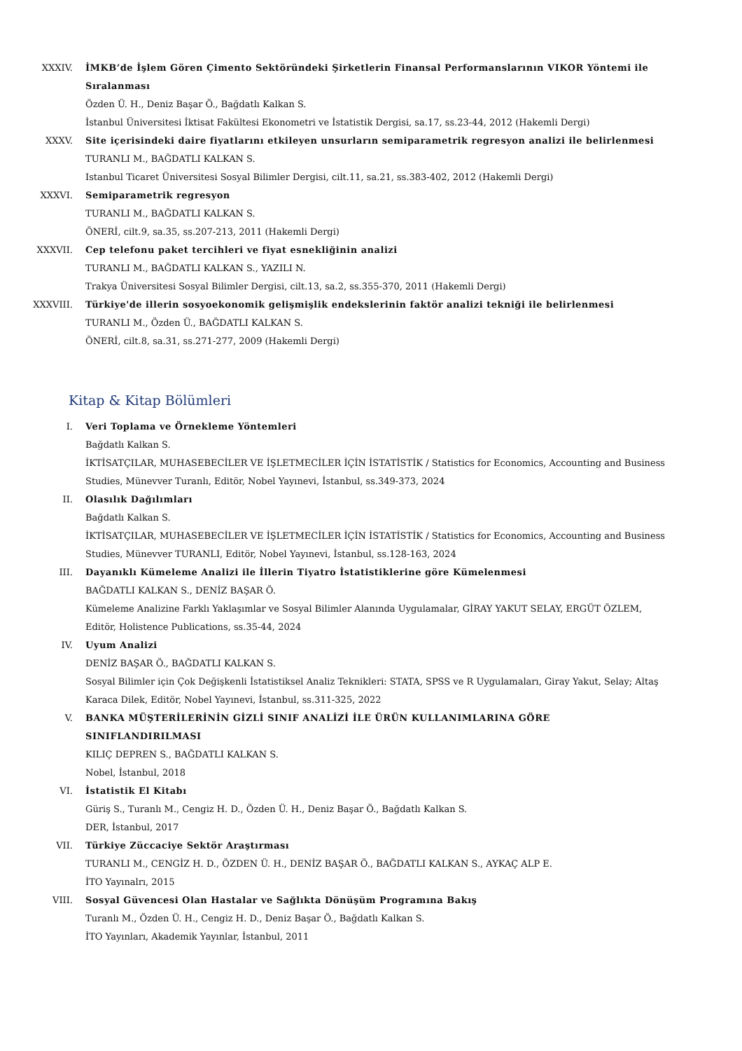XXXIV. İMKB’de İşlem Gören Çimento Sektöründeki Şirketlerin Finansal Performanslarının VIKOR Yöntemi ile Sıralanması
Özden Ü. H., Deniz Başar Ö., Bağdatlı Kalkan S.
İstanbul Üniversitesi İktisat Fakültesi Ekonometri ve İstatistik Dergisi, sa.17, ss.23-44, 2012 (Hakemli Dergi)
XXXV. Site içerisindeki daire fiyatlarını etkileyen unsurların semiparametrik regresyon analizi ile belirlenmesi
TURANLI M., BAĞDATLI KALKAN S.
Istanbul Ticaret Üniversitesi Sosyal Bilimler Dergisi, cilt.11, sa.21, ss.383-402, 2012 (Hakemli Dergi)
XXXVI. Semiparametrik regresyon
TURANLI M., BAĞDATLI KALKAN S.
ÖNERİ, cilt.9, sa.35, ss.207-213, 2011 (Hakemli Dergi)
XXXVII. Cep telefonu paket tercihleri ve fiyat esnekliğinin analizi
TURANLI M., BAĞDATLI KALKAN S., YAZILI N.
Trakya Üniversitesi Sosyal Bilimler Dergisi, cilt.13, sa.2, ss.355-370, 2011 (Hakemli Dergi)
XXXVIII. Türkiye'de illerin sosyoekonomik gelişmişlik endekslerinin faktör analizi tekniği ile belirlenmesi
TURANLI M., Özden Ü., BAĞDATLI KALKAN S.
ÖNERİ, cilt.8, sa.31, ss.271-277, 2009 (Hakemli Dergi)
Kitap & Kitap Bölümleri
I. Veri Toplama ve Örnekleme Yöntemleri
Bağdatlı Kalkan S.
İKTİSATÇILAR, MUHASEBECİLER VE İŞLETMECİLER İÇİN İSTATİSTİK / Statistics for Economics, Accounting and Business Studies, Münevver Turanlı, Editör, Nobel Yayınevi, İstanbul, ss.349-373, 2024
II. Olasılık Dağılımları
Bağdatlı Kalkan S.
İKTİSATÇILAR, MUHASEBECİLER VE İŞLETMECİLER İÇİN İSTATİSTİK / Statistics for Economics, Accounting and Business Studies, Münevver TURANLI, Editör, Nobel Yayınevi, İstanbul, ss.128-163, 2024
III. Dayanıklı Kümeleme Analizi ile İllerin Tiyatro İstatistiklerine göre Kümelenmesi
BAĞDATLI KALKAN S., DENİZ BAŞAR Ö.
Kümeleme Analizine Farklı Yaklaşımlar ve Sosyal Bilimler Alanında Uygulamalar, GİRAY YAKUT SELAY, ERGÜT ÖZLEM, Editör, Holistence Publications, ss.35-44, 2024
IV. Uyum Analizi
DENİZ BAŞAR Ö., BAĞDATLI KALKAN S.
Sosyal Bilimler için Çok Değişkenli İstatistiksel Analiz Teknikleri: STATA, SPSS ve R Uygulamaları, Giray Yakut, Selay; Altaş Karaca Dilek, Editör, Nobel Yayınevi, İstanbul, ss.311-325, 2022
V. BANKA MÜŞTERİLERİNİN GİZLİ SINIF ANALİZİ İLE ÜRÜN KULLANIMLARINA GÖRE SINIFLANDIRILMASI
KILIÇ DEPREN S., BAĞDATLI KALKAN S.
Nobel, İstanbul, 2018
VI. İstatistik El Kitabı
Güriş S., Turanlı M., Cengiz H. D., Özden Ü. H., Deniz Başar Ö., Bağdatlı Kalkan S.
DER, İstanbul, 2017
VII. Türkiye Züccaciye Sektör Araştırması
TURANLI M., CENGİZ H. D., ÖZDEN Ü. H., DENİZ BAŞAR Ö., BAĞDATLI KALKAN S., AYKAÇ ALP E.
İTO Yayınalrı, 2015
VIII. Sosyal Güvencesi Olan Hastalar ve Sağlıkta Dönüşüm Programına Bakış
Turanlı M., Özden Ü. H., Cengiz H. D., Deniz Başar Ö., Bağdatlı Kalkan S.
İTO Yayınları, Akademik Yayınlar, İstanbul, 2011